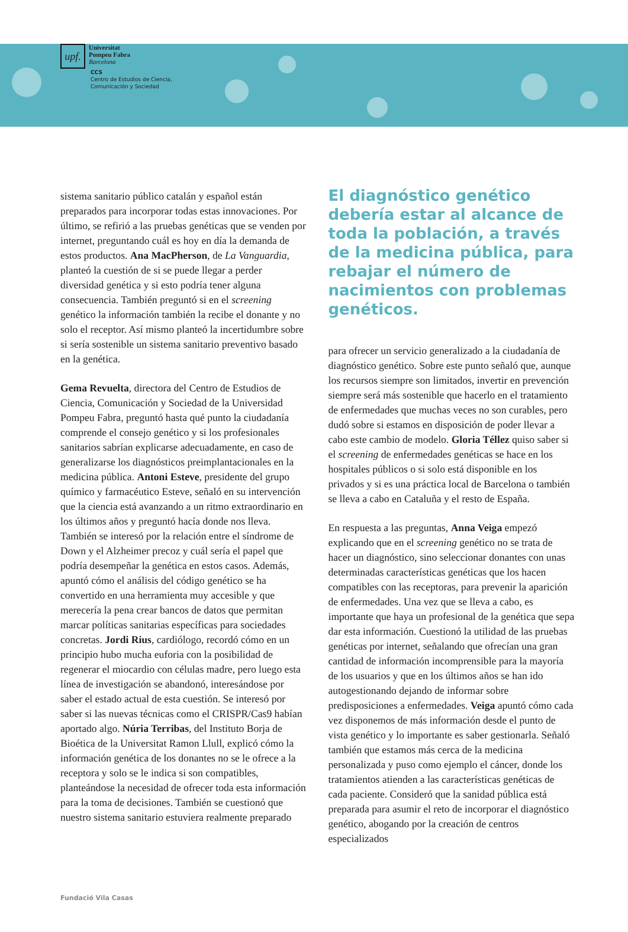upf.
Universitat
Pompeu Fabra
Barcelona
CCS
Centro de Estudios de Ciencia,
Comunicación y Sociedad
sistema sanitario público catalán y español están preparados para incorporar todas estas innovaciones. Por último, se refirió a las pruebas genéticas que se venden por internet, preguntando cuál es hoy en día la demanda de estos productos. Ana MacPherson, de La Vanguardia, planteó la cuestión de si se puede llegar a perder diversidad genética y si esto podría tener alguna consecuencia. También preguntó si en el screening genético la información también la recibe el donante y no solo el receptor. Así mismo planteó la incertidumbre sobre si sería sostenible un sistema sanitario preventivo basado en la genética.
Gema Revuelta, directora del Centro de Estudios de Ciencia, Comunicación y Sociedad de la Universidad Pompeu Fabra, preguntó hasta qué punto la ciudadanía comprende el consejo genético y si los profesionales sanitarios sabrían explicarse adecuadamente, en caso de generalizarse los diagnósticos preimplantacionales en la medicina pública. Antoni Esteve, presidente del grupo químico y farmacéutico Esteve, señaló en su intervención que la ciencia está avanzando a un ritmo extraordinario en los últimos años y preguntó hacía donde nos lleva. También se interesó por la relación entre el síndrome de Down y el Alzheimer precoz y cuál sería el papel que podría desempeñar la genética en estos casos. Además, apuntó cómo el análisis del código genético se ha convertido en una herramienta muy accesible y que merecería la pena crear bancos de datos que permitan marcar políticas sanitarias específicas para sociedades concretas. Jordi Rius, cardiólogo, recordó cómo en un principio hubo mucha euforia con la posibilidad de regenerar el miocardio con células madre, pero luego esta línea de investigación se abandonó, interesándose por saber el estado actual de esta cuestión. Se interesó por saber si las nuevas técnicas como el CRISPR/Cas9 habían aportado algo. Núria Terribas, del Instituto Borja de Bioética de la Universitat Ramon Llull, explicó cómo la información genética de los donantes no se le ofrece a la receptora y solo se le indica si son compatibles, planteándose la necesidad de ofrecer toda esta información para la toma de decisiones. También se cuestionó que nuestro sistema sanitario estuviera realmente preparado
El diagnóstico genético debería estar al alcance de toda la población, a través de la medicina pública, para rebajar el número de nacimientos con problemas genéticos.
para ofrecer un servicio generalizado a la ciudadanía de diagnóstico genético. Sobre este punto señaló que, aunque los recursos siempre son limitados, invertir en prevención siempre será más sostenible que hacerlo en el tratamiento de enfermedades que muchas veces no son curables, pero dudó sobre si estamos en disposición de poder llevar a cabo este cambio de modelo. Gloria Téllez quiso saber si el screening de enfermedades genéticas se hace en los hospitales públicos o si solo está disponible en los privados y si es una práctica local de Barcelona o también se lleva a cabo en Cataluña y el resto de España.
En respuesta a las preguntas, Anna Veiga empezó explicando que en el screening genético no se trata de hacer un diagnóstico, sino seleccionar donantes con unas determinadas características genéticas que los hacen compatibles con las receptoras, para prevenir la aparición de enfermedades. Una vez que se lleva a cabo, es importante que haya un profesional de la genética que sepa dar esta información. Cuestionó la utilidad de las pruebas genéticas por internet, señalando que ofrecían una gran cantidad de información incomprensible para la mayoría de los usuarios y que en los últimos años se han ido autogestionando dejando de informar sobre predisposiciones a enfermedades. Veiga apuntó cómo cada vez disponemos de más información desde el punto de vista genético y lo importante es saber gestionarla. Señaló también que estamos más cerca de la medicina personalizada y puso como ejemplo el cáncer, donde los tratamientos atienden a las características genéticas de cada paciente. Consideró que la sanidad pública está preparada para asumir el reto de incorporar el diagnóstico genético, abogando por la creación de centros especializados
Fundació Vila Casas